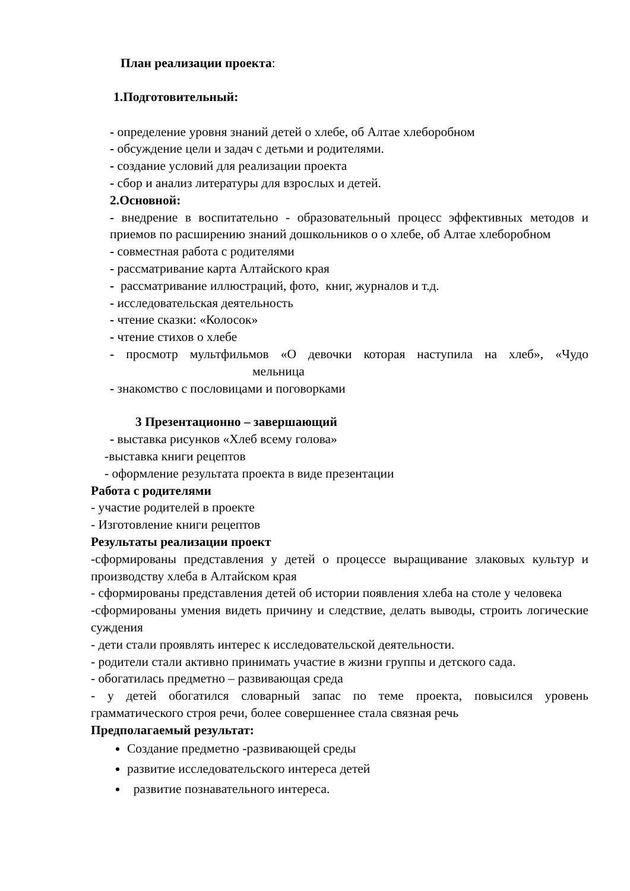План реализации проекта:
1.Подготовительный:
- определение уровня знаний детей о хлебе, об Алтае хлеборобном
- обсуждение цели и задач с детьми и родителями.
- создание условий для реализации проекта
- сбор и анализ литературы для взрослых и детей.
2.Основной:
- внедрение в воспитательно - образовательный процесс эффективных методов и приемов по расширению знаний дошкольников о о хлебе, об Алтае хлеборобном
- совместная работа с родителями
- рассматривание карта Алтайского края
- рассматривание иллюстраций, фото, книг, журналов и т.д.
- исследовательская деятельность
- чтение сказки: «Колосок»
- чтение стихов о хлебе
- просмотр мультфильмов «О девочки которая наступила на хлеб», «Чудо мельница
- знакомство с пословицами и поговорками
3 Презентационно – завершающий
- выставка рисунков «Хлеб всему голова»
-выставка книги рецептов
- оформление результата проекта в виде презентации
Работа с родителями
- участие родителей в проекте
- Изготовление книги рецептов
Результаты реализации проект
-сформированы представления у детей о процессе выращивание злаковых культур и производству хлеба в Алтайском края
- сформированы представления детей об истории появления хлеба на столе у человека
-сформированы умения видеть причину и следствие, делать выводы, строить логические суждения
- дети стали проявлять интерес к исследовательской деятельности.
- родители стали активно принимать участие в жизни группы и детского сада.
- обогатилась предметно – развивающая среда
- у детей обогатился словарный запас по теме проекта, повысился уровень грамматического строя речи, более совершеннее стала связная речь
Предполагаемый результат:
Создание предметно -развивающей среды
развитие исследовательского интереса детей
развитие познавательного интереса.